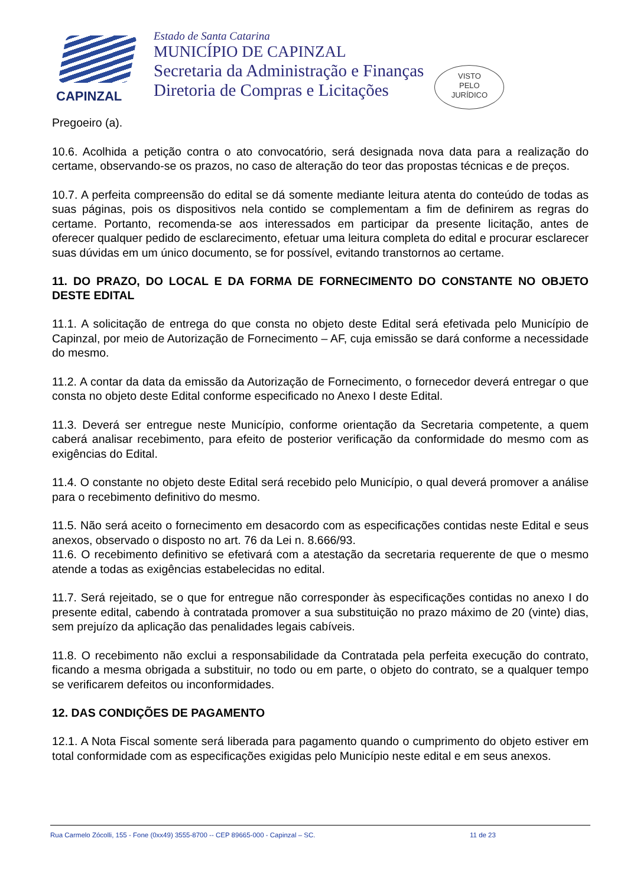CAPINZAL
Estado de Santa Catarina
MUNICÍPIO DE CAPINZAL
Secretaria da Administração e Finanças
Diretoria de Compras e Licitações
VISTO
PELO
JURÍDICO
Pregoeiro (a).
10.6. Acolhida a petição contra o ato convocatório, será designada nova data para a realização do certame, observando-se os prazos, no caso de alteração do teor das propostas técnicas e de preços.
10.7. A perfeita compreensão do edital se dá somente mediante leitura atenta do conteúdo de todas as suas páginas, pois os dispositivos nela contido se complementam a fim de definirem as regras do certame. Portanto, recomenda-se aos interessados em participar da presente licitação, antes de oferecer qualquer pedido de esclarecimento, efetuar uma leitura completa do edital e procurar esclarecer suas dúvidas em um único documento, se for possível, evitando transtornos ao certame.
11. DO PRAZO, DO LOCAL E DA FORMA DE FORNECIMENTO DO CONSTANTE NO OBJETO DESTE EDITAL
11.1. A solicitação de entrega do que consta no objeto deste Edital será efetivada pelo Município de Capinzal, por meio de Autorização de Fornecimento – AF, cuja emissão se dará conforme a necessidade do mesmo.
11.2. A contar da data da emissão da Autorização de Fornecimento, o fornecedor deverá entregar o que consta no objeto deste Edital conforme especificado no Anexo I deste Edital.
11.3. Deverá ser entregue neste Município, conforme orientação da Secretaria competente, a quem caberá analisar recebimento, para efeito de posterior verificação da conformidade do mesmo com as exigências do Edital.
11.4. O constante no objeto deste Edital será recebido pelo Município, o qual deverá promover a análise para o recebimento definitivo do mesmo.
11.5. Não será aceito o fornecimento em desacordo com as especificações contidas neste Edital e seus anexos, observado o disposto no art. 76 da Lei n. 8.666/93.
11.6. O recebimento definitivo se efetivará com a atestação da secretaria requerente de que o mesmo atende a todas as exigências estabelecidas no edital.
11.7. Será rejeitado, se o que for entregue não corresponder às especificações contidas no anexo I do presente edital, cabendo à contratada promover a sua substituição no prazo máximo de 20 (vinte) dias, sem prejuízo da aplicação das penalidades legais cabíveis.
11.8. O recebimento não exclui a responsabilidade da Contratada pela perfeita execução do contrato, ficando a mesma obrigada a substituir, no todo ou em parte, o objeto do contrato, se a qualquer tempo se verificarem defeitos ou inconformidades.
12. DAS CONDIÇÕES DE PAGAMENTO
12.1. A Nota Fiscal somente será liberada para pagamento quando o cumprimento do objeto estiver em total conformidade com as especificações exigidas pelo Município neste edital e em seus anexos.
Rua Carmelo Zócolli, 155 - Fone (0xx49) 3555-8700 -- CEP 89665-000 - Capinzal – SC. 11 de 23